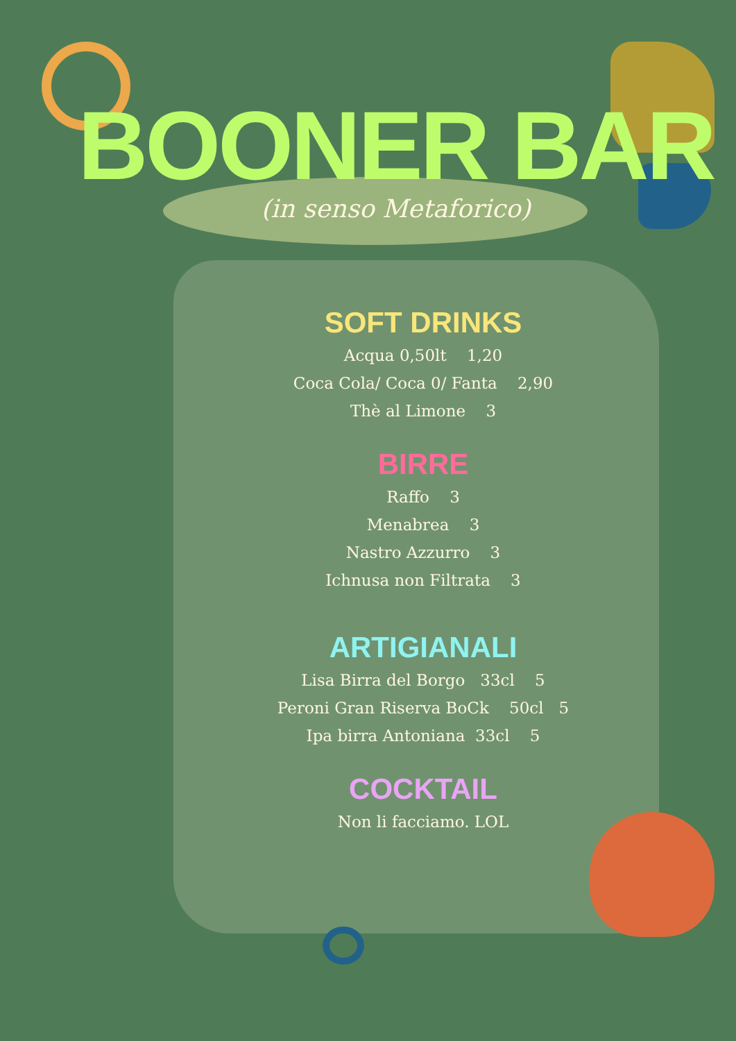BOONER BAR
(in senso Metaforico)
SOFT DRINKS
Acqua 0,50lt 1,20
Coca Cola/ Coca 0/ Fanta 2,90
Thè al Limone 3
BIRRE
Raffo 3
Menabrea 3
Nastro Azzurro 3
Ichnusa non Filtrata 3
ARTIGIANALI
Lisa Birra del Borgo 33cl 5
Peroni Gran Riserva BoCk 50cl 5
Ipa birra Antoniana 33cl 5
COCKTAIL
Non li facciamo. LOL